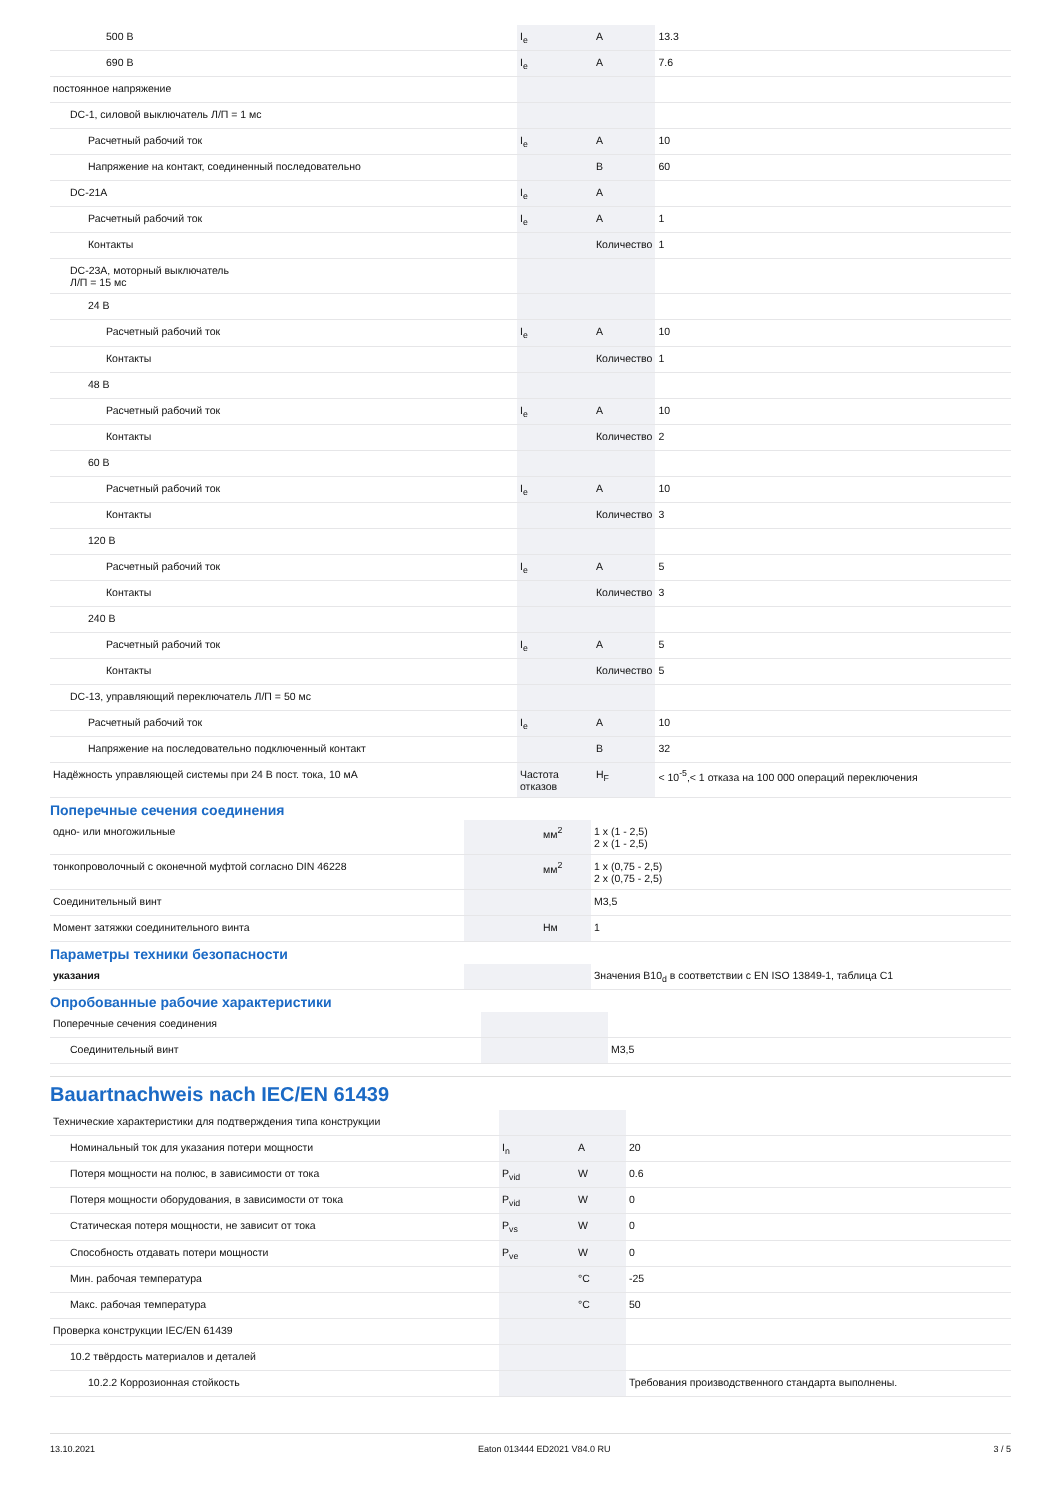| 500 В | I<sub>e</sub> | A | 13.3 |
| 690 В | I<sub>e</sub> | A | 7.6 |
| постоянное напряжение | | | |
| DC-1, силовой выключатель Л/П = 1 мс | | | |
| Расчетный рабочий ток | I<sub>e</sub> | A | 10 |
| Напряжение на контакт, соединенный последовательно | | В | 60 |
| DC-21A | I<sub>e</sub> | A | |
| Расчетный рабочий ток | I<sub>e</sub> | A | 1 |
| Контакты | | Количество | 1 |
| DC-23A, моторный выключатель Л/П = 15 мс | | | |
| 24 В | | | |
| Расчетный рабочий ток | I<sub>e</sub> | A | 10 |
| Контакты | | Количество | 1 |
| 48 В | | | |
| Расчетный рабочий ток | I<sub>e</sub> | A | 10 |
| Контакты | | Количество | 2 |
| 60 В | | | |
| Расчетный рабочий ток | I<sub>e</sub> | A | 10 |
| Контакты | | Количество | 3 |
| 120 В | | | |
| Расчетный рабочий ток | I<sub>e</sub> | A | 5 |
| Контакты | | Количество | 3 |
| 240 В | | | |
| Расчетный рабочий ток | I<sub>e</sub> | A | 5 |
| Контакты | | Количество | 5 |
| DC-13, управляющий переключатель Л/П = 50 мс | | | |
| Расчетный рабочий ток | I<sub>e</sub> | A | 10 |
| Напряжение на последовательно подключенный контакт | | В | 32 |
| Надёжность управляющей системы при 24 В пост. тока, 10 мА | Частота отказов | H<sub>F</sub> | < 10<sup>-5</sup>,< 1 отказа на 100 000 операций переключения |
Поперечные сечения соединения
| одно- или многожильные | | мм<sup>2</sup> | 1 x (1 - 2,5) 2 x (1 - 2,5) |
| тонкопроволочный с оконечной муфтой согласно DIN 46228 | | мм<sup>2</sup> | 1 x (0,75 - 2,5) 2 x (0,75 - 2,5) |
| Соединительный винт | | | M3,5 |
| Момент затяжки соединительного винта | | Нм | 1 |
Параметры техники безопасности
| указания | | | Значения B10<sub>d</sub> в соответствии с EN ISO 13849-1, таблица C1 |
Опробованные рабочие характеристики
| Поперечные сечения соединения | | | |
| Соединительный винт | | | M3,5 |
Bauartnachweis nach IEC/EN 61439
| Технические характеристики для подтверждения типа конструкции | | | |
| Номинальный ток для указания потери мощности | I<sub>n</sub> | A | 20 |
| Потеря мощности на полюс, в зависимости от тока | P<sub>vid</sub> | W | 0.6 |
| Потеря мощности оборудования, в зависимости от тока | P<sub>vid</sub> | W | 0 |
| Статическая потеря мощности, не зависит от тока | P<sub>vs</sub> | W | 0 |
| Способность отдавать потери мощности | P<sub>ve</sub> | W | 0 |
| Мин. рабочая температура | | °C | -25 |
| Макс. рабочая температура | | °C | 50 |
| Проверка конструкции IEC/EN 61439 | | | |
| 10.2 твёрдость материалов и деталей | | | |
| 10.2.2 Коррозионная стойкость | | | Требования производственного стандарта выполнены. |
13.10.2021 Eaton 013444 ED2021 V84.0 RU 3 / 5